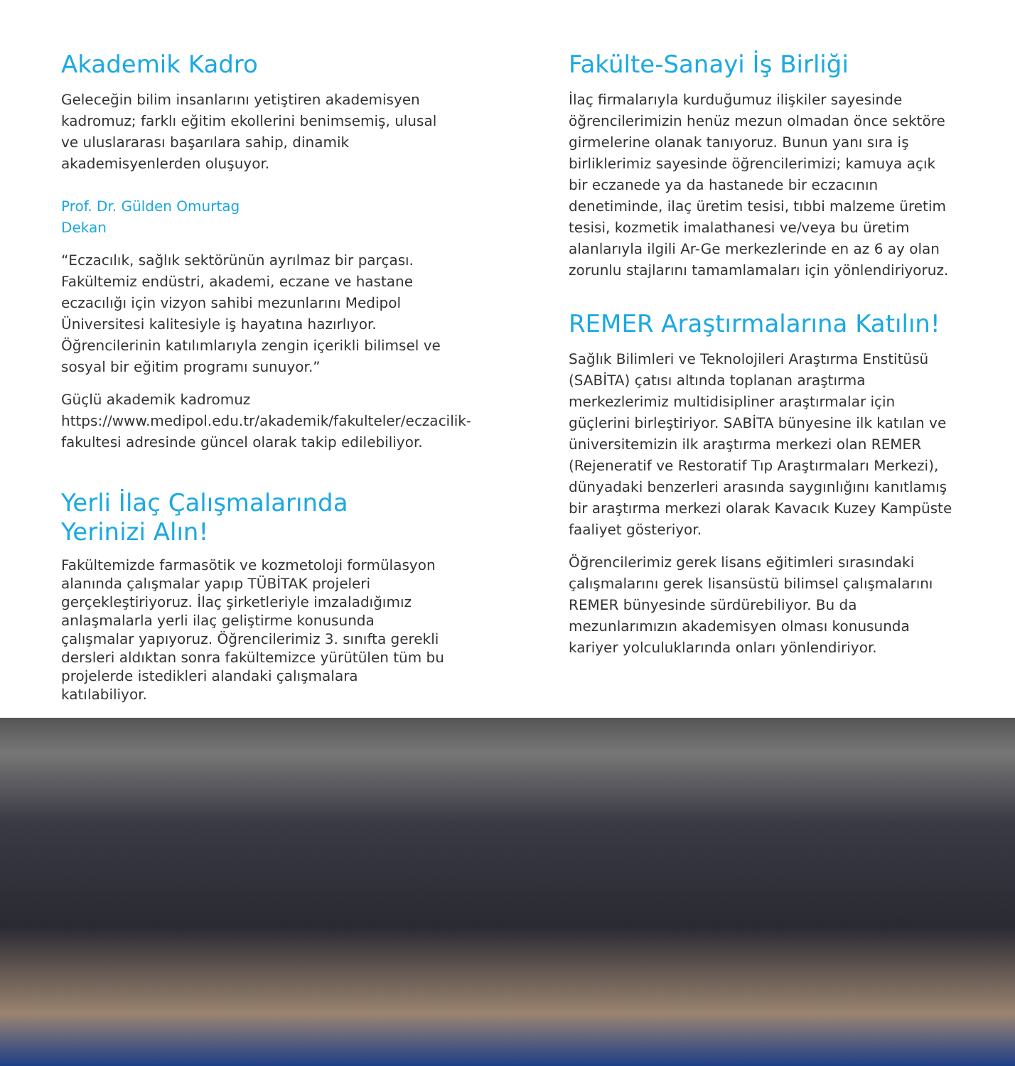Akademik Kadro
Geleceğin bilim insanlarını yetiştiren akademisyen kadromuz; farklı eğitim ekollerini benimsemiş, ulusal ve uluslararası başarılara sahip, dinamik akademisyenlerden oluşuyor.
Prof. Dr. Gülden Omurtag
Dekan
“Eczacılık, sağlık sektörünün ayrılmaz bir parçası. Fakültemiz endüstri, akademi, eczane ve hastane eczacılığı için vizyon sahibi mezunlarını Medipol Üniversitesi kalitesiyle iş hayatına hazırlıyor. Öğrencilerinin katılımlarıyla zengin içerikli bilimsel ve sosyal bir eğitim programı sunuyor.”
Güçlü akademik kadromuz https://www.medipol.edu.tr/akademik/fakulteler/eczacilik-fakultesi adresinde güncel olarak takip edilebiliyor.
Yerli İlaç Çalışmalarında
Yerinizi Alın!
Fakültemizde farmasötik ve kozmetoloji formülasyon alanında çalışmalar yapıp TÜBİTAK projeleri gerçekleştiriyoruz. İlaç şirketleriyle imzaladığımız anlaşmalarla yerli ilaç geliştirme konusunda çalışmalar yapıyoruz. Öğrencilerimiz 3. sınıfta gerekli dersleri aldıktan sonra fakültemizce yürütülen tüm bu projelerde istedikleri alandaki çalışmalara katılabiliyor.
Fakülte-Sanayi İş Birliği
İlaç firmalarıyla kurduğumuz ilişkiler sayesinde öğrencilerimizin henüz mezun olmadan önce sektöre girmelerine olanak tanıyoruz. Bunun yanı sıra iş birliklerimiz sayesinde öğrencilerimizi; kamuya açık bir eczanede ya da hastanede bir eczacının denetiminde, ilaç üretim tesisi, tıbbi malzeme üretim tesisi, kozmetik imalathanesi ve/veya bu üretim alanlarıyla ilgili Ar-Ge merkezlerinde en az 6 ay olan zorunlu stajlarını tamamlamaları için yönlendiriyoruz.
REMER Araştırmalarına Katılın!
Sağlık Bilimleri ve Teknolojileri Araştırma Enstitüsü (SABİTA) çatısı altında toplanan araştırma merkezlerimiz multidisipliner araştırmalar için güçlerini birleştiriyor. SABİTA bünyesine ilk katılan ve üniversitemizin ilk araştırma merkezi olan REMER (Rejeneratif ve Restoratif Tıp Araştırmaları Merkezi), dünyadaki benzerleri arasında saygınlığını kanıtlamış bir araştırma merkezi olarak Kavacık Kuzey Kampüste faaliyet gösteriyor.
Öğrencilerimiz gerek lisans eğitimleri sırasındaki çalışmalarını gerek lisansüstü bilimsel çalışmalarını REMER bünyesinde sürdürebiliyor. Bu da mezunlarımızın akademisyen olması konusunda kariyer yolculuklarında onları yönlendiriyor.